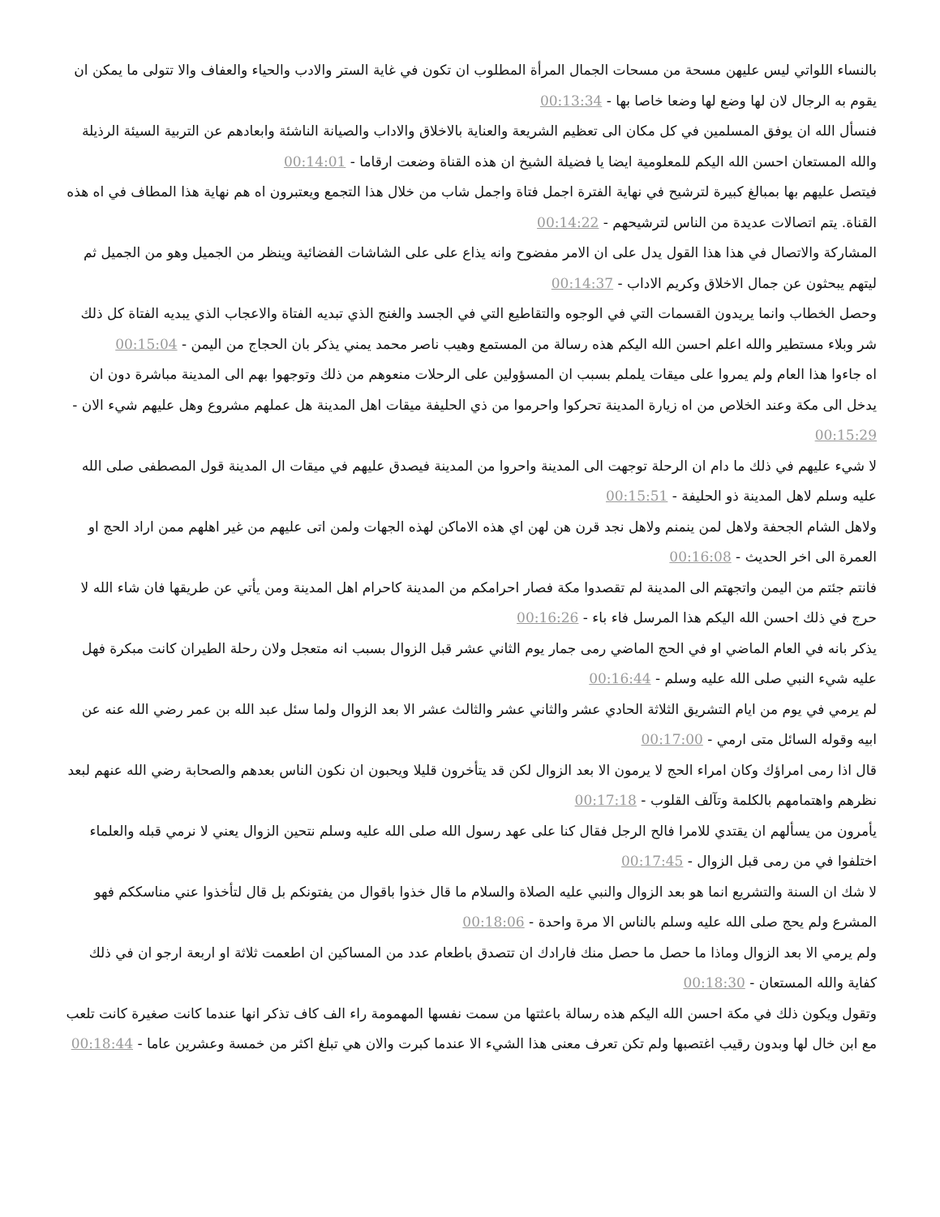بالنساء اللواتي ليس عليهن مسحة من مسحات الجمال المرأة المطلوب ان تكون في غاية الستر والادب والحياء والعفاف والا تتولى ما يمكن ان يقوم به الرجال لان لها وضع لها وضعا خاصا بها - 00:13:34
فنسأل الله ان يوفق المسلمين في كل مكان الى تعظيم الشريعة والعناية بالاخلاق والاداب والصيانة الناشئة وابعادهم عن التربية السيئة الرذيلة والله المستعان احسن الله اليكم للمعلومية ايضا يا فضيلة الشيخ ان هذه القناة وضعت ارقاما - 00:14:01
فيتصل عليهم بها بمبالغ كبيرة لترشيح في نهاية الفترة اجمل فتاة واجمل شاب من خلال هذا التجمع ويعتبرون اه هم نهاية هذا المطاف في اه هذه القناة. يتم اتصالات عديدة من الناس لترشيحهم - 00:14:22
المشاركة والاتصال في هذا هذا القول يدل على ان الامر مفضوح وانه يذاع على على الشاشات الفضائية وينظر من الجميل وهو من الجميل ثم ليتهم يبحثون عن جمال الاخلاق وكريم الاداب - 00:14:37
وحصل الخطاب وانما يريدون القسمات التي في الوجوه والتقاطيع التي في الجسد والغنج الذي تبديه الفتاة والاعجاب الذي يبديه الفتاة كل ذلك شر وبلاء مستطير والله اعلم احسن الله اليكم هذه رسالة من المستمع وهيب ناصر محمد يمني يذكر بان الحجاج من اليمن - 00:15:04
اه جاءوا هذا العام ولم يمروا على ميقات يلملم بسبب ان المسؤولين على الرحلات منعوهم من ذلك وتوجهوا بهم الى المدينة مباشرة دون ان يدخل الى مكة وعند الخلاص من اه زيارة المدينة تحركوا واحرموا من ذي الحليفة ميقات اهل المدينة هل عملهم مشروع وهل عليهم شيء الان - 00:15:29
لا شيء عليهم في ذلك ما دام ان الرحلة توجهت الى المدينة واحروا من المدينة فيصدق عليهم في ميقات ال المدينة قول المصطفى صلى الله عليه وسلم لاهل المدينة ذو الحليفة - 00:15:51
ولاهل الشام الجحفة ولاهل لمن ينمنم ولاهل نجد قرن هن لهن اي هذه الاماكن لهذه الجهات ولمن اتى عليهم من غير اهلهم ممن اراد الحج او العمرة الى اخر الحديث - 00:16:08
فانتم جئتم من اليمن واتجهتم الى المدينة لم تقصدوا مكة فصار احرامكم من المدينة كاحرام اهل المدينة ومن يأتي عن طريقها فان شاء الله لا حرج في ذلك احسن الله اليكم هذا المرسل فاء باء - 00:16:26
يذكر بانه في العام الماضي او في الحج الماضي رمى جمار يوم الثاني عشر قبل الزوال بسبب انه متعجل ولان رحلة الطيران كانت مبكرة فهل عليه شيء النبي صلى الله عليه وسلم - 00:16:44
لم يرمي في يوم من ايام التشريق الثلاثة الحادي عشر والثاني عشر والثالث عشر الا بعد الزوال ولما سئل عبد الله بن عمر رضي الله عنه عن ابيه وقوله السائل متى ارمي - 00:17:00
قال اذا رمى امراؤك وكان امراء الحج لا يرمون الا بعد الزوال لكن قد يتأخرون قليلا ويحبون ان نكون الناس بعدهم والصحابة رضي الله عنهم لبعد نظرهم واهتمامهم بالكلمة وتآلف القلوب - 00:17:18
يأمرون من يسألهم ان يقتدي للامرا فالح الرجل فقال كنا على عهد رسول الله صلى الله عليه وسلم نتحين الزوال يعني لا نرمي قبله والعلماء اختلفوا في من رمى قبل الزوال - 00:17:45
لا شك ان السنة والتشريع انما هو بعد الزوال والنبي عليه الصلاة والسلام ما قال خذوا باقوال من يفتونكم بل قال لتأخذوا عني مناسككم فهو المشرع ولم يحج صلى الله عليه وسلم بالناس الا مرة واحدة - 00:18:06
ولم يرمي الا بعد الزوال وماذا ما حصل ما حصل منك فارادك ان تتصدق باطعام عدد من المساكين ان اطعمت ثلاثة او اربعة ارجو ان في ذلك كفاية والله المستعان - 00:18:30
وتقول ويكون ذلك في مكة احسن الله اليكم هذه رسالة باعثتها من سمت نفسها المهمومة راء الف كاف تذكر انها عندما كانت صغيرة كانت تلعب مع ابن خال لها وبدون رقيب اغتصبها ولم تكن تعرف معنى هذا الشيء الا عندما كبرت والان هي تبلغ اكثر من خمسة وعشرين عاما - 00:18:44